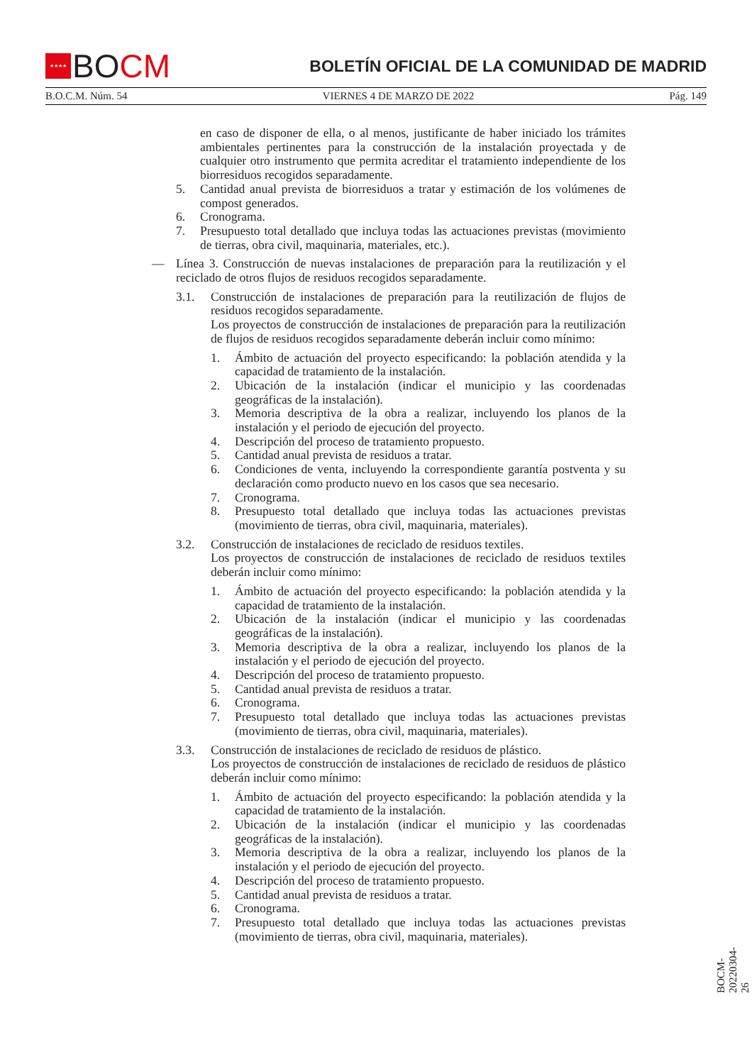★★★★
BO CM
BOLETÍN OFICIAL DE LA COMUNIDAD DE MADRID
B.O.C.M. Núm. 54 VIERNES 4 DE MARZO DE 2022 Pág. 149
en caso de disponer de ella, o al menos, justificante de haber iniciado los trámites ambientales pertinentes para la construcción de la instalación proyectada y de cualquier otro instrumento que permita acreditar el tratamiento independiente de los biorresiduos recogidos separadamente.
5. Cantidad anual prevista de biorresiduos a tratar y estimación de los volúmenes de compost generados.
6. Cronograma.
7. Presupuesto total detallado que incluya todas las actuaciones previstas (movimiento de tierras, obra civil, maquinaria, materiales, etc.).
— Línea 3. Construcción de nuevas instalaciones de preparación para la reutilización y el reciclado de otros flujos de residuos recogidos separadamente.
3.1. Construcción de instalaciones de preparación para la reutilización de flujos de residuos recogidos separadamente.
Los proyectos de construcción de instalaciones de preparación para la reutilización de flujos de residuos recogidos separadamente deberán incluir como mínimo:
1. Ámbito de actuación del proyecto especificando: la población atendida y la capacidad de tratamiento de la instalación.
2. Ubicación de la instalación (indicar el municipio y las coordenadas geográficas de la instalación).
3. Memoria descriptiva de la obra a realizar, incluyendo los planos de la instalación y el periodo de ejecución del proyecto.
4. Descripción del proceso de tratamiento propuesto.
5. Cantidad anual prevista de residuos a tratar.
6. Condiciones de venta, incluyendo la correspondiente garantía postventa y su declaración como producto nuevo en los casos que sea necesario.
7. Cronograma.
8. Presupuesto total detallado que incluya todas las actuaciones previstas (movimiento de tierras, obra civil, maquinaria, materiales).
3.2. Construcción de instalaciones de reciclado de residuos textiles.
Los proyectos de construcción de instalaciones de reciclado de residuos textiles deberán incluir como mínimo:
1. Ámbito de actuación del proyecto especificando: la población atendida y la capacidad de tratamiento de la instalación.
2. Ubicación de la instalación (indicar el municipio y las coordenadas geográficas de la instalación).
3. Memoria descriptiva de la obra a realizar, incluyendo los planos de la instalación y el periodo de ejecución del proyecto.
4. Descripción del proceso de tratamiento propuesto.
5. Cantidad anual prevista de residuos a tratar.
6. Cronograma.
7. Presupuesto total detallado que incluya todas las actuaciones previstas (movimiento de tierras, obra civil, maquinaria, materiales).
3.3. Construcción de instalaciones de reciclado de residuos de plástico.
Los proyectos de construcción de instalaciones de reciclado de residuos de plástico deberán incluir como mínimo:
1. Ámbito de actuación del proyecto especificando: la población atendida y la capacidad de tratamiento de la instalación.
2. Ubicación de la instalación (indicar el municipio y las coordenadas geográficas de la instalación).
3. Memoria descriptiva de la obra a realizar, incluyendo los planos de la instalación y el periodo de ejecución del proyecto.
4. Descripción del proceso de tratamiento propuesto.
5. Cantidad anual prevista de residuos a tratar.
6. Cronograma.
7. Presupuesto total detallado que incluya todas las actuaciones previstas (movimiento de tierras, obra civil, maquinaria, materiales).
BOCM-20220304-26